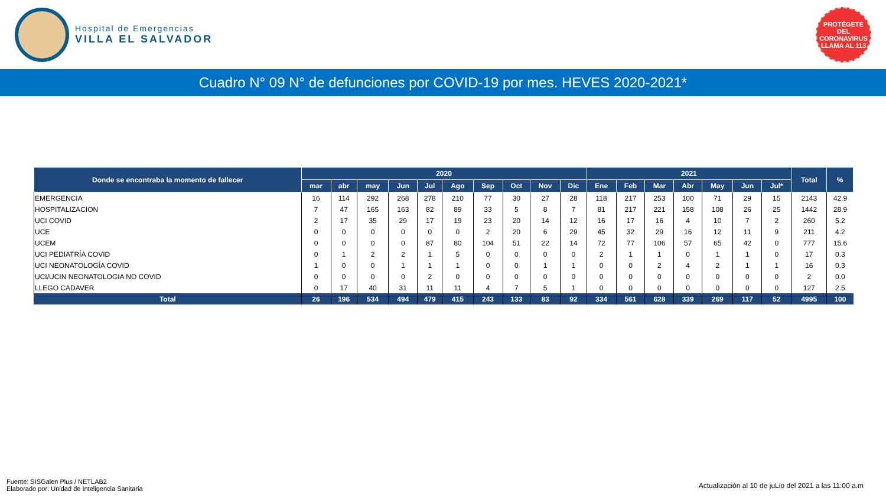Hospital de Emergencias
VILLA EL SALVADOR
PROTÉGETE DEL CORONAVIRUS LLAMA AL 113
Cuadro N° 09 N° de defunciones por COVID-19 por mes. HEVES 2020-2021*
| Donde se encontraba la momento de fallecer | 2020 | | | | | | | | | | 2021 | | | | | | | Total | % |
| --- | --- | --- | --- | --- | --- | --- | --- | --- | --- | --- | --- | --- | --- | --- | --- | --- | --- | --- | --- |
| | mar | abr | may | Jun | Jul | Ago | Sep | Oct | Nov | Dic | Ene | Feb | Mar | Abr | May | Jun | Jul* | | |
| EMERGENCIA | 16 | 114 | 292 | 268 | 278 | 210 | 77 | 30 | 27 | 28 | 118 | 217 | 253 | 100 | 71 | 29 | 15 | 2143 | 42.9 |
| HOSPITALIZACION | 7 | 47 | 165 | 163 | 82 | 89 | 33 | 5 | 8 | 7 | 81 | 217 | 221 | 158 | 108 | 26 | 25 | 1442 | 28.9 |
| UCI COVID | 2 | 17 | 35 | 29 | 17 | 19 | 23 | 20 | 14 | 12 | 16 | 17 | 16 | 4 | 10 | 7 | 2 | 260 | 5.2 |
| UCE | 0 | 0 | 0 | 0 | 0 | 0 | 2 | 20 | 6 | 29 | 45 | 32 | 29 | 16 | 12 | 11 | 9 | 211 | 4.2 |
| UCEM | 0 | 0 | 0 | 0 | 87 | 80 | 104 | 51 | 22 | 14 | 72 | 77 | 106 | 57 | 65 | 42 | 0 | 777 | 15.6 |
| UCI PEDIATRÍA COVID | 0 | 1 | 2 | 2 | 1 | 5 | 0 | 0 | 0 | 0 | 2 | 1 | 1 | 0 | 1 | 1 | 0 | 17 | 0.3 |
| UCI NEONATOLOGÍA COVID | 1 | 0 | 0 | 1 | 1 | 1 | 0 | 0 | 1 | 1 | 0 | 0 | 2 | 4 | 2 | 1 | 1 | 16 | 0.3 |
| UCI/UCIN NEONATOLOGIA NO COVID | 0 | 0 | 0 | 0 | 2 | 0 | 0 | 0 | 0 | 0 | 0 | 0 | 0 | 0 | 0 | 0 | 0 | 2 | 0.0 |
| LLEGO CADAVER | 0 | 17 | 40 | 31 | 11 | 11 | 4 | 7 | 5 | 1 | 0 | 0 | 0 | 0 | 0 | 0 | 0 | 127 | 2.5 |
| Total | 26 | 196 | 534 | 494 | 479 | 415 | 243 | 133 | 83 | 92 | 334 | 561 | 628 | 339 | 269 | 117 | 52 | 4995 | 100 |
Fuente: SISGalen Plus / NETLAB2
Elaborado por: Unidad de Inteligencia Sanitaria
Actualización al 10 de juLio del 2021 a las 11:00 a.m